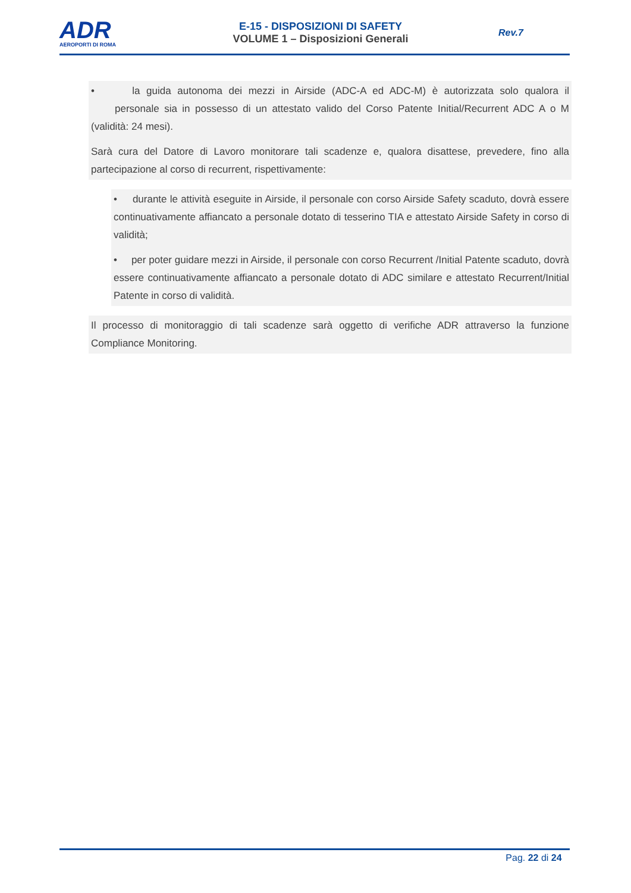ADR
AEROPORTI DI ROMA
E-15 - DISPOSIZIONI DI SAFETY
VOLUME 1 – Disposizioni Generali
Rev.7
• la guida autonoma dei mezzi in Airside (ADC-A ed ADC-M) è autorizzata solo qualora il personale sia in possesso di un attestato valido del Corso Patente Initial/Recurrent ADC A o M (validità: 24 mesi).
Sarà cura del Datore di Lavoro monitorare tali scadenze e, qualora disattese, prevedere, fino alla partecipazione al corso di recurrent, rispettivamente:
• durante le attività eseguite in Airside, il personale con corso Airside Safety scaduto, dovrà essere continuativamente affiancato a personale dotato di tesserino TIA e attestato Airside Safety in corso di validità;
• per poter guidare mezzi in Airside, il personale con corso Recurrent /Initial Patente scaduto, dovrà essere continuativamente affiancato a personale dotato di ADC similare e attestato Recurrent/Initial Patente in corso di validità.
Il processo di monitoraggio di tali scadenze sarà oggetto di verifiche ADR attraverso la funzione Compliance Monitoring.
Pag. 22 di 24